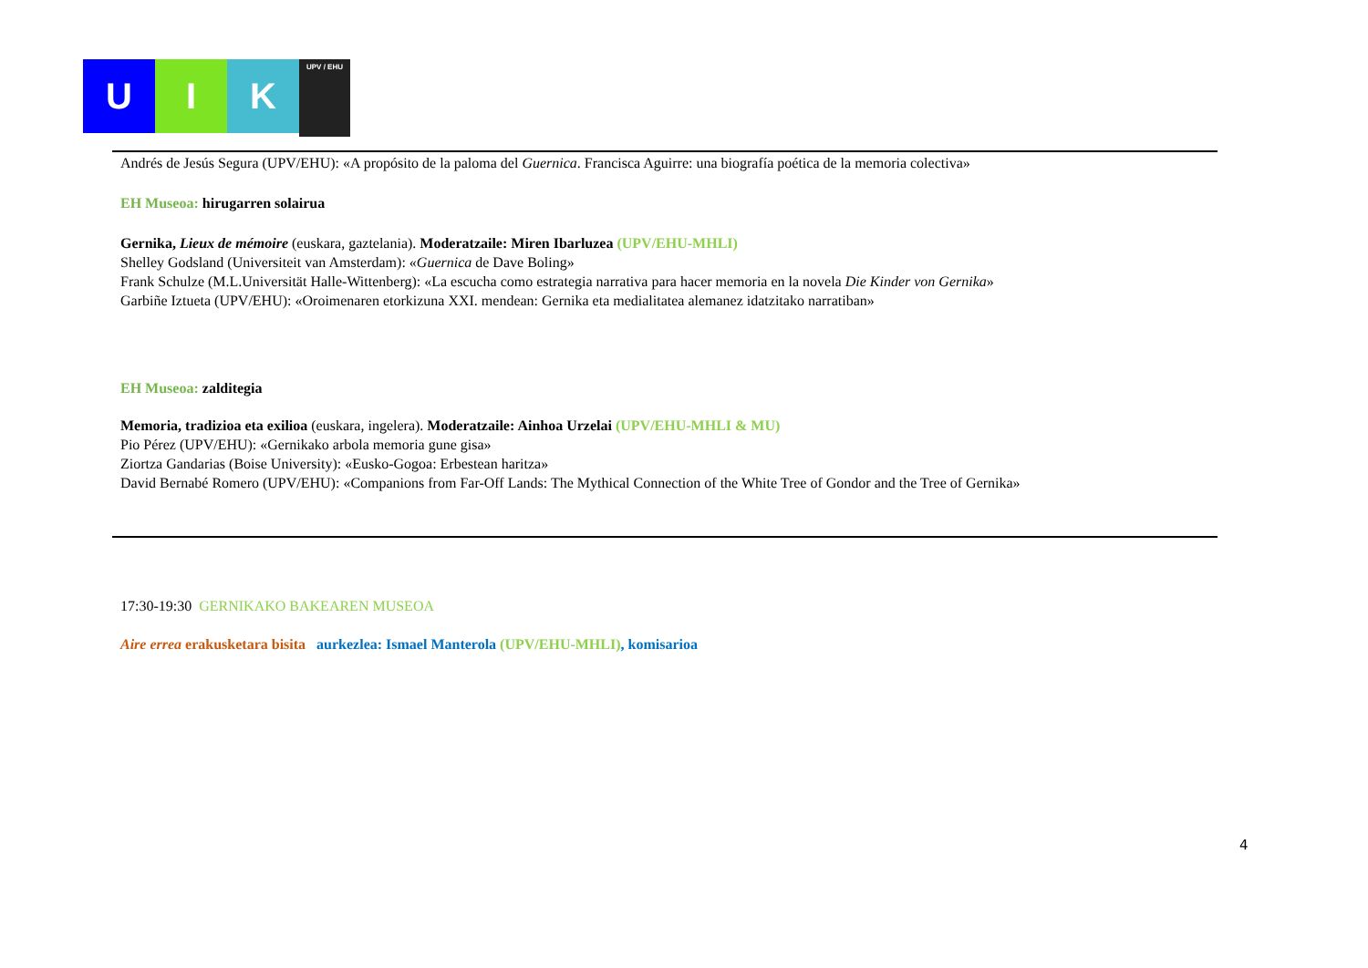U I K
UPV / EHU
Andrés de Jesús Segura (UPV/EHU): «A propósito de la paloma del Guernica. Francisca Aguirre: una biografía poética de la memoria colectiva»
EH Museoa: hirugarren solairua
Gernika, Lieux de mémoire (euskara, gaztelania). Moderatzaile: Miren Ibarluzea (UPV/EHU-MHLI)
Shelley Godsland (Universiteit van Amsterdam): «Guernica de Dave Boling»
Frank Schulze (M.L.Universität Halle-Wittenberg): «La escucha como estrategia narrativa para hacer memoria en la novela Die Kinder von Gernika»
Garbiñe Iztueta (UPV/EHU): «Oroimenaren etorkizuna XXI. mendean: Gernika eta medialitatea alemanez idatzitako narratiban»
EH Museoa: zalditegia
Memoria, tradizioa eta exilioa (euskara, ingelera). Moderatzaile: Ainhoa Urzelai (UPV/EHU-MHLI & MU)
Pio Pérez (UPV/EHU): «Gernikako arbola memoria gune gisa»
Ziortza Gandarias (Boise University): «Eusko-Gogoa: Erbestean haritza»
David Bernabé Romero (UPV/EHU): «Companions from Far-Off Lands: The Mythical Connection of the White Tree of Gondor and the Tree of Gernika»
17:30-19:30 GERNIKAKO BAKEAREN MUSEOA
Aire errea erakusketara bisita aurkezlea: Ismael Manterola (UPV/EHU-MHLI), komisarioa
4